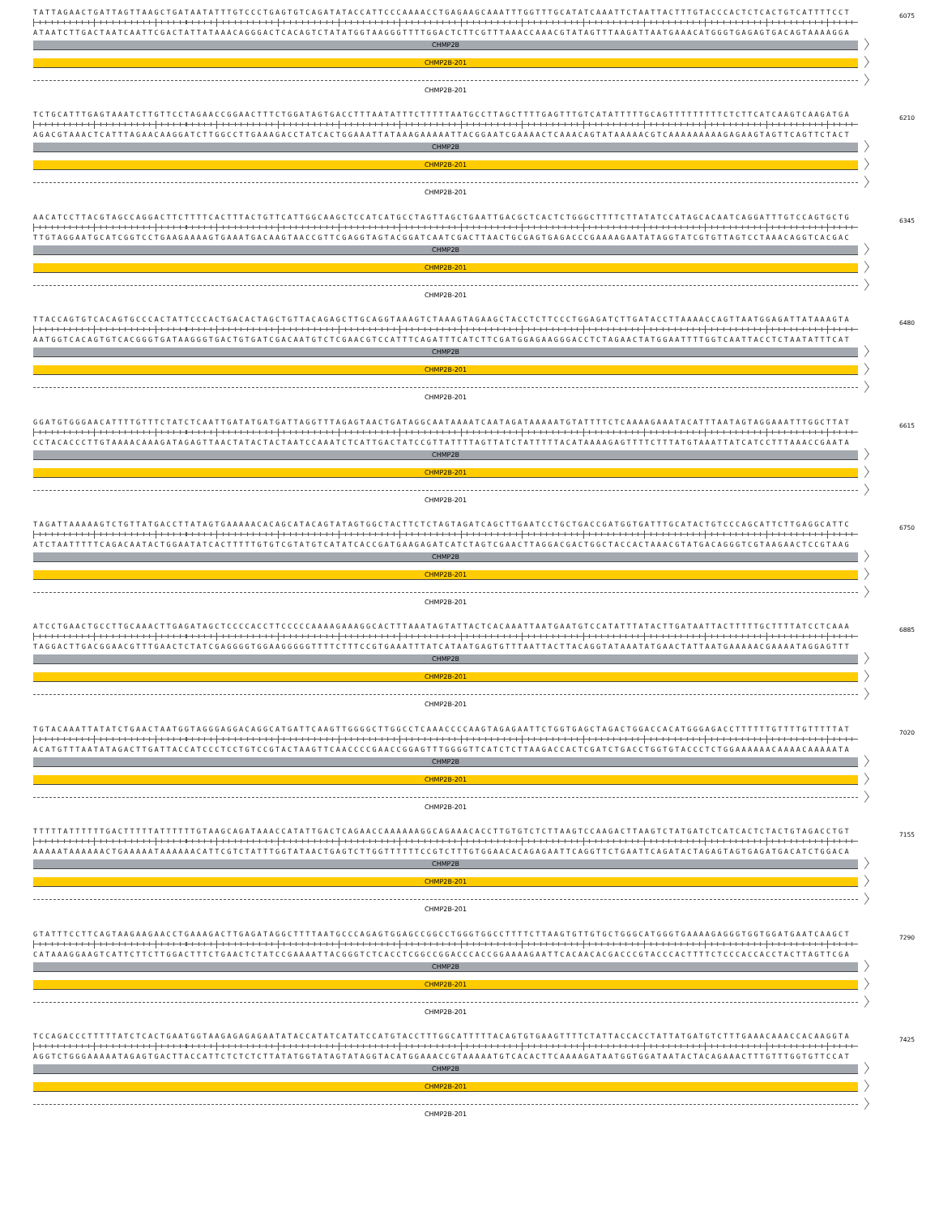TATTAGAACTGATTAGTTAAGCTGATAATATTTGTCCCTGAGTGTCAGATATACCATTCCCAAAACCTGAGAAGCAAATTTGGTTTGCATATCAAATTCTAATTACTTTGTACCCACTCTCACTGTCATTTTCCT
ATAATCTTGACTAATCAATTCGACTATTATAAACAGGGACTCACAGTCTATATGGTAAGGGTTTTGGACTCTTCGTTTAAACCAAACGTATAGTTTAAGATTAATGAAACATGGGTGAGAGTGACAGTAAAAGGA
CHMP2B
CHMP2B-201
CHMP2B-201
6075
TCTGCATTTGAGTAAATCTTGTTCCTAGAACCGGAACTTTCTGGATAGTGACCTTTAATATTTCTTTTTAATGCCTTAGCTTTTGAGTTTGTCATATTTTTGCAGTTTTTTTTTCTCTTCATCAAGTCAAGATGA
AGACGTAAACTCATTTAGAACAAGGATCTTGGCCTTGAAAGACCTATCACTGGAAATTATAAAGAAAAATTACGGAATCGAAAACTCAAACAGTATAAAAACGTCAAAAAAAAAGAGAAGTAGTTCAGTTCTACT
CHMP2B
CHMP2B-201
CHMP2B-201
6210
AACATCCTTACGTAGCCAGGACTTCTTTTCACTTTACTGTTCATTGGCAAGCTCCATCATGCCTAGTTAGCTGAATTGACGCTCACTCTGGGCTTTTCTTATATCCATAGCACAATCAGGATTTGTCCAGTGCTG
TTGTAGGAATGCATCGGTCCTGAAGAAAAGTGAAATGACAAGTAACCGTTCGAGGTAGTACGGATCAATCGACTTAACTGCGAGTGAGACCCGAAAAGAATATAGGTATCGTGTTAGTCCTAAACAGGTCACGAC
CHMP2B
CHMP2B-201
CHMP2B-201
6345
TTACCAGTGTCACAGTGCCCACTATTCCCACTGACACTAGCTGTTACAGAGCTTGCAGGTAAAGTCTAAAGTAGAAGCTACCTCTTCCCTGGAGATCTTGATACCTTAAAACCAGTTAATGGAGATTATAAAGTA
AATGGTCACAGTGTCACGGGTGATAAGGGTGACTGTGATCGACAATGTCTCGAACGTCCATTTCAGATTTCATCTTCGATGGAGAAGGGACCTCTAGAACTATGGAATTTTGGTCAATTACCTCTAATATTTCAT
CHMP2B
CHMP2B-201
CHMP2B-201
6480
GGATGTGGGAACATTTTGTTTCTATCTCAATTGATATGATGATTAGGTTTAGAGTAACTGATAGGCAATAAAATCAATAGATAAAAATGTATTTTCTCAAAAGAAATACATTTAATAGTAGGAAATTTGGCTTAT
CCTACACCCTTGTAAAACAAAGATAGAGTTAACTATACTACTAATCCAAATCTCATTGACTATCCGTTATTTTAGTTATCTATTTTTACATAAAAGAGTTTTCTTTATGTAAATTATCATCCTTTAAACCGAATA
CHMP2B
CHMP2B-201
CHMP2B-201
6615
TAGATTAAAAAGTCTGTTATGACCTTATAGTGAAAAACACAGCATACAGTATAGTGGCTACTTCTCTAGTAGATCAGCTTGAATCCTGCTGACCGATGGTGATTTGCATACTGTCCCAGCATTCTTGAGGCATTC
ATCTAATTTTTCAGACAATACTGGAATATCACTTTTTGTGTCGTATGTCATATCACCGATGAAGAGATCATCTAGTCGAACTTAGGACGACTGGCTACCACTAAACGTATGACAGGGTCGTAAGAACTCCGTAAG
CHMP2B
CHMP2B-201
CHMP2B-201
6750
ATCCTGAACTGCCTTGCAAACTTGAGATAGCTCCCCACCTTCCCCCAAAAGAAAGGCACTTTAAATAGTATTACTCACAAATTAATGAATGTCCATATTTATACTTGATAATTACTTTTTGCTTTTATCCTCAAA
TAGGACTTGACGGAACGTTTGAACTCTATCGAGGGGTGGAAGGGGGTTTTCTTTCCGTGAAATTTATCATAATGAGTGTTTAATTACTTACAGGTATAAATATGAACTATTAATGAAAAACGAAAATAGGAGTTT
CHMP2B
CHMP2B-201
CHMP2B-201
6885
TGTACAAATTATATCTGAACTAATGGTAGGGAGGACAGGCATGATTCAAGTTGGGGCTTGGCCTCAAACCCCAAGTAGAGAATTCTGGTGAGCTAGACTGGACCACATGGGAGACCTTTTTTGTTTTGTTTTTAT
ACATGTTTAATATAGACTTGATTACCATCCCTCCTGTCCGTACTAAGTTCAACCCCGAACCGGAGTTTGGGGTTCATCTCTTAAGACCACTCGATCTGACCTGGTGTACCCTCTGGAAAAAACAAAACAAAAATA
CHMP2B
CHMP2B-201
CHMP2B-201
7020
TTTTTATTTTTTGACTTTTTATTTTTTGTAAGCAGATAAACCATATTGACTCAGAACCAAAAAAGGCAGAAACACCTTGTGTCTCTTAAGTCCAAGACTTAAGTCTATGATCTCATCACTCTACTGTAGACCTGT
AAAAATAAAAAACTGAAAAATAAAAAACATTCGTCTATTTGGTATAACTGAGTCTTGGTTTTTTCCGTCTTTGTGGAACACAGAGAATTCAGGTTCTGAATTCAGATACTAGAGTAGTGAGATGACATCTGGACA
CHMP2B
CHMP2B-201
CHMP2B-201
7155
GTATTTCCTTCAGTAAGAAGAACCTGAAAGACTTGAGATAGGCTTTTAATGCCCAGAGTGGAGCCGGCCTGGGTGGCCTTTTCTTAAGTGTTGTGCTGGGCATGGGTGAAAAGAGGGTGGTGGATGAATCAAGCT
CATAAAGGAAGTCATTCTTCTTGGACTTTCTGAACTCTATCCGAAAATTACGGGTCTCACCTCGGCCGGACCCACCGGAAAAGAATTCACAACACGACCCGTACCCACTTTTCTCCCACCACCTACTTAGTTCGA
CHMP2B
CHMP2B-201
CHMP2B-201
7290
TCCAGACCCTTTTTATCTCACTGAATGGTAAGAGAGAGAATATACCATATCATATCCATGTACCTTTGGCATTTTTACAGTGTGAAGTTTTCTATTACCACCTATTATGATGTCTTTGAAACAAACCACAAGGTA
AGGTCTGGGAAAAATAGAGTGACTTACCATTCTCTCTCTTATATGGTATAGTATAGGTACATGGAAACCGTAAAAATGTCACACTTCAAAAGATAATGGTGGATAATACTACAGAAACTTTGTTTGGTGTTCCAT
CHMP2B
CHMP2B-201
CHMP2B-201
7425